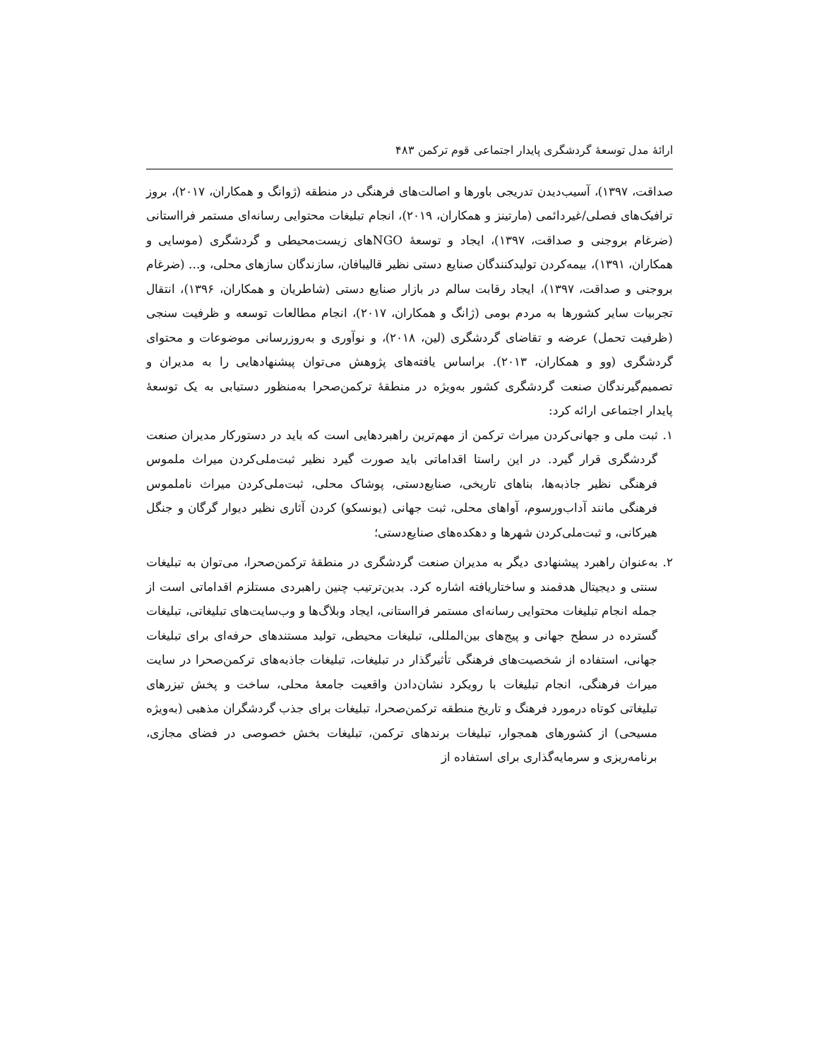ارائهٔ مدل توسعهٔ گردشگری پایدار اجتماعی قوم ترکمن ۴۸۳
صداقت، ۱۳۹۷)، آسیب‌دیدن تدریجی باورها و اصالت‌های فرهنگی در منطقه (ژوانگ و همکاران، ۲۰۱۷)، بروز ترافیک‌های فصلی/غیردائمی (مارتینز و همکاران، ۲۰۱۹)، انجام تبلیغات محتوایی رسانه‌ای مستمر فرااستانی (ضرغام بروجنی و صداقت، ۱۳۹۷)، ایجاد و توسعهٔ NGOهای زیست‌محیطی و گردشگری (موسایی و همکاران، ۱۳۹۱)، بیمه‌کردن تولیدکنندگان صنایع دستی نظیر قالیبافان، سازندگان سازهای محلی، و... (ضرغام بروجنی و صداقت، ۱۳۹۷)، ایجاد رقابت سالم در بازار صنایع دستی (شاطریان و همکاران، ۱۳۹۶)، انتقال تجربیات سایر کشورها به مردم بومی (ژانگ و همکاران، ۲۰۱۷)، انجام مطالعات توسعه و ظرفیت سنجی (ظرفیت تحمل) عرضه و تقاضای گردشگری (لین، ۲۰۱۸)، و نوآوری و به‌روزرسانی موضوعات و محتوای گردشگری (وو و همکاران، ۲۰۱۳). براساس یافته‌های پژوهش می‌توان پیشنهادهایی را به مدیران و تصمیم‌گیرندگان صنعت گردشگری کشور به‌ویژه در منطقهٔ ترکمن‌صحرا به‌منظور دستیابی به یک توسعهٔ پایدار اجتماعی ارائه کرد:
۱. ثبت ملی و جهانی‌کردن میراث ترکمن از مهم‌ترین راهبردهایی است که باید در دستورکار مدیران صنعت گردشگری قرار گیرد. در این راستا اقداماتی باید صورت گیرد نظیر ثبت‌ملی‌کردن میراث ملموس فرهنگی نظیر جاذبه‌ها، بناهای تاریخی، صنایع‌دستی، پوشاک محلی، ثبت‌ملی‌کردن میراث ناملموس فرهنگی مانند آداب‌ورسوم، آواهای محلی، ثبت جهانی (یونسکو) کردن آثاری نظیر دیوار گرگان و جنگل هیرکانی، و ثبت‌ملی‌کردن شهرها و دهکده‌های صنایع‌دستی؛
۲. به‌عنوان راهبرد پیشنهادی دیگر به مدیران صنعت گردشگری در منطقهٔ ترکمن‌صحرا، می‌توان به تبلیغات سنتی و دیجیتال هدفمند و ساختاریافته اشاره کرد. بدین‌ترتیب چنین راهبردی مستلزم اقداماتی است از جمله انجام تبلیغات محتوایی رسانه‌ای مستمر فرااستانی، ایجاد وبلاگ‌ها و وب‌سایت‌های تبلیغاتی، تبلیغات گسترده در سطح جهانی و پیج‌های بین‌المللی، تبلیغات محیطی، تولید مستندهای حرفه‌ای برای تبلیغات جهانی، استفاده از شخصیت‌های فرهنگی تأثیرگذار در تبلیغات، تبلیغات جاذبه‌های ترکمن‌صحرا در سایت میراث فرهنگی، انجام تبلیغات با رویکرد نشان‌دادن واقعیت جامعهٔ محلی، ساخت و پخش تیزرهای تبلیغاتی کوتاه درمورد فرهنگ و تاریخ منطقه ترکمن‌صحرا، تبلیغات برای جذب گردشگران مذهبی (به‌ویژه مسیحی) از کشورهای همجوار، تبلیغات برندهای ترکمن، تبلیغات بخش خصوصی در فضای مجازی، برنامه‌ریزی و سرمایه‌گذاری برای استفاده از